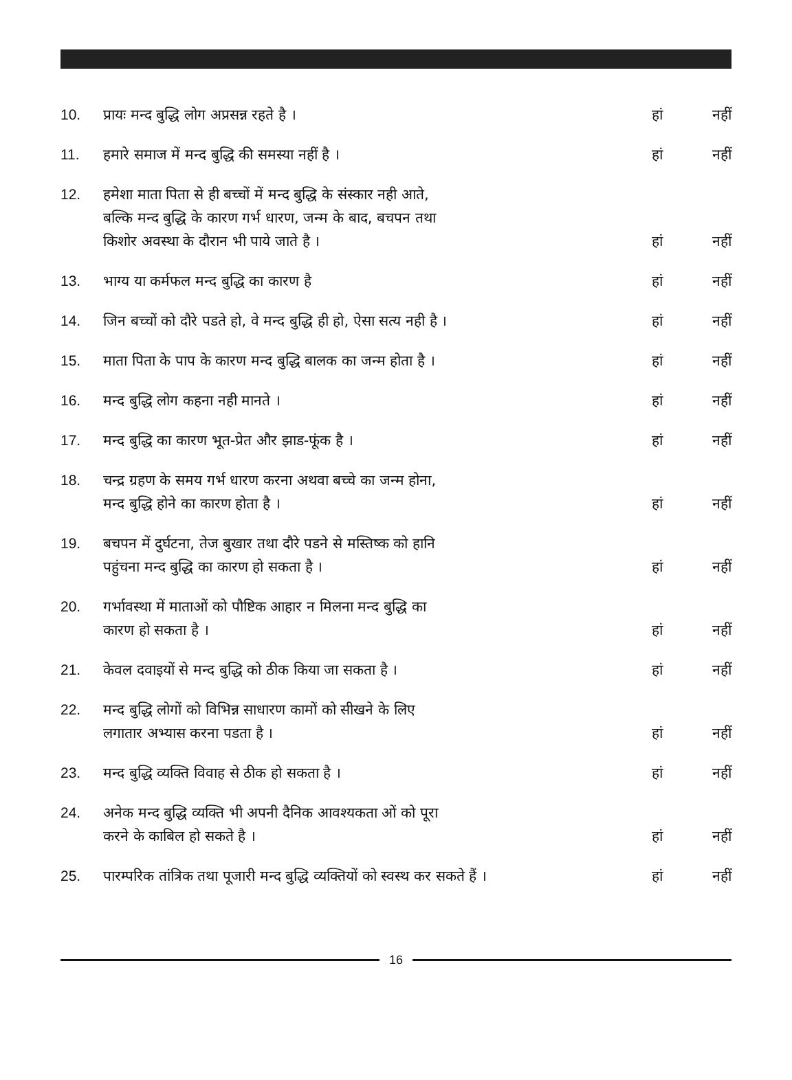10.
प्रायः मन्द बुद्धि लोग अप्रसन्न रहते है ।
हां
नहीं
11.
हमारे समाज में मन्द बुद्धि की समस्या नहीं है ।
हां
नहीं
12.
हमेशा माता पिता से ही बच्चों में मन्द बुद्धि के संस्कार नही आते,
बल्कि मन्द बुद्धि के कारण गर्भ धारण, जन्म के बाद, बचपन तथा
किशोर अवस्था के दौरान भी पाये जाते है ।
हां
नहीं
13.
भाग्य या कर्मफल मन्द बुद्धि का कारण है
हां
नहीं
14.
जिन बच्चों को दौरे पडते हो, वे मन्द बुद्धि ही हो, ऐसा सत्य नही है ।
हां
नहीं
15.
माता पिता के पाप के कारण मन्द बुद्धि बालक का जन्म होता है ।
हां
नहीं
16.
मन्द बुद्धि लोग कहना नही मानते ।
हां
नहीं
17.
मन्द बुद्धि का कारण भूत-प्रेत और झाड-फूंक है ।
हां
नहीं
18.
चन्द्र ग्रहण के समय गर्भ धारण करना अथवा बच्चे का जन्म होना,
मन्द बुद्धि होने का कारण होता है ।
हां
नहीं
19.
बचपन में दुर्घटना, तेज बुखार तथा दौरे पडने से मस्तिष्क को हानि
पहुंचना मन्द बुद्धि का कारण हो सकता है ।
हां
नहीं
20.
गर्भावस्था में माताओं को पौष्टिक आहार न मिलना मन्द बुद्धि का
कारण हो सकता है ।
हां
नहीं
21.
केवल दवाइयों से मन्द बुद्धि को ठीक किया जा सकता है ।
हां
नहीं
22.
मन्द बुद्धि लोगों को विभिन्न साधारण कामों को सीखने के लिए
लगातार अभ्यास करना पडता है ।
हां
नहीं
23.
मन्द बुद्धि व्यक्ति विवाह से ठीक हो सकता है ।
हां
नहीं
24.
अनेक मन्द बुद्धि व्यक्ति भी अपनी दैनिक आवश्यकता ओं को पूरा
करने के काबिल हो सकते है ।
हां
नहीं
25.
पारम्परिक तांत्रिक तथा पूजारी मन्द बुद्धि व्यक्तियों को स्वस्थ कर सकते हैं ।
हां
नहीं
16